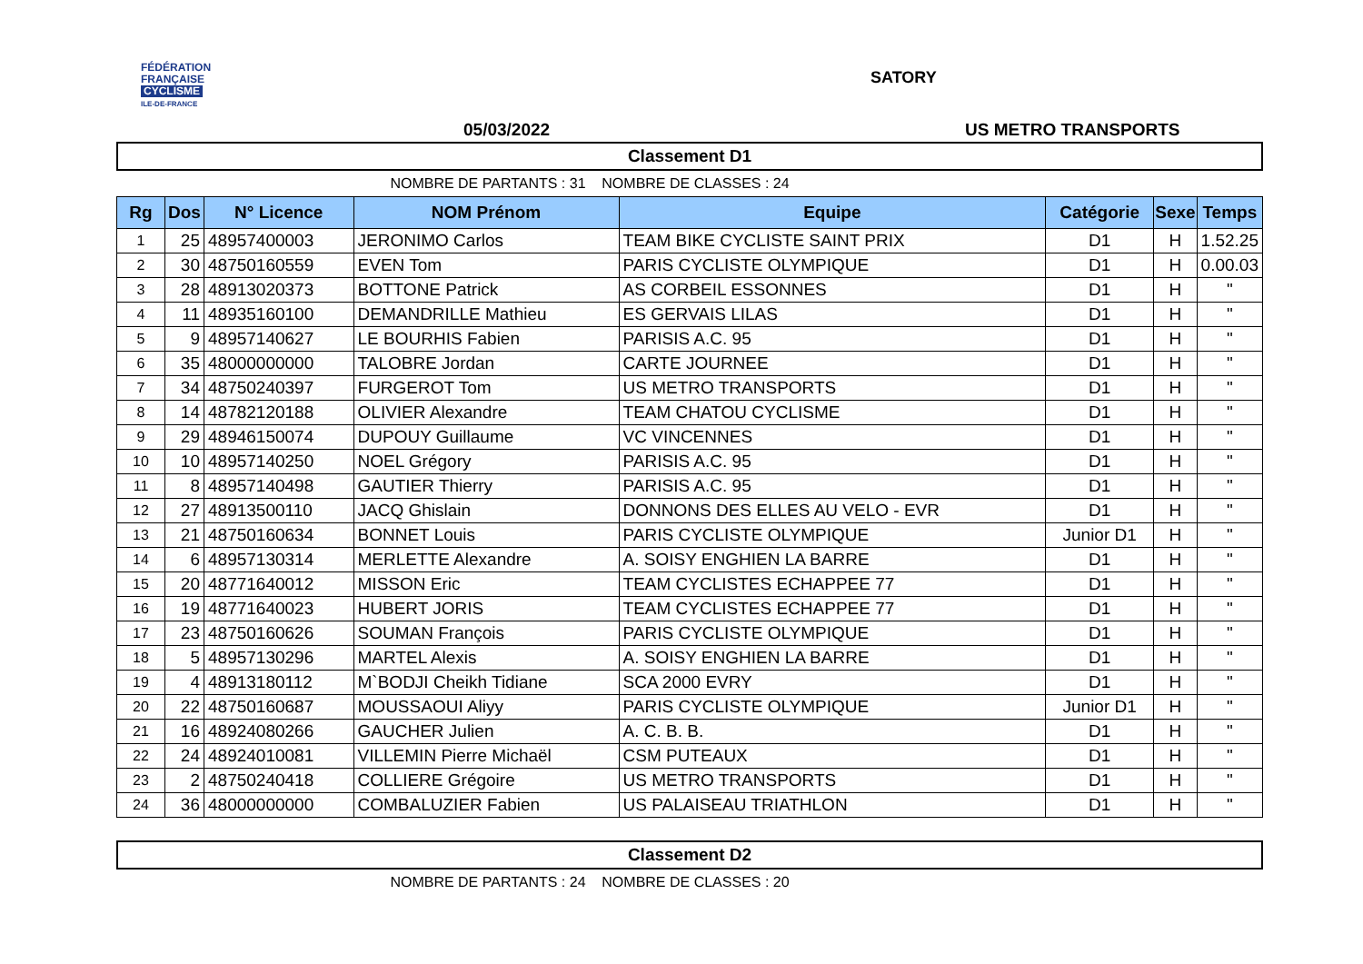FÉDÉRATION
FRANÇAISE
CYCLISME
ILE-DE-FRANCE
SATORY
05/03/2022 US METRO TRANSPORTS
Classement D1
NOMBRE DE PARTANTS : 31 NOMBRE DE CLASSES : 24
| Rg | Dos | N° Licence | NOM Prénom | Equipe | Catégorie | Sexe | Temps |
| --- | --- | --- | --- | --- | --- | --- | --- |
| 1 | 25 | 48957400003 | JERONIMO Carlos | TEAM BIKE CYCLISTE SAINT PRIX | D1 | H | 1.52.25 |
| 2 | 30 | 48750160559 | EVEN Tom | PARIS CYCLISTE OLYMPIQUE | D1 | H | 0.00.03 |
| 3 | 28 | 48913020373 | BOTTONE Patrick | AS CORBEIL ESSONNES | D1 | H | " |
| 4 | 11 | 48935160100 | DEMANDRILLE Mathieu | ES GERVAIS LILAS | D1 | H | " |
| 5 | 9 | 48957140627 | LE BOURHIS Fabien | PARISIS A.C. 95 | D1 | H | " |
| 6 | 35 | 48000000000 | TALOBRE Jordan | CARTE JOURNEE | D1 | H | " |
| 7 | 34 | 48750240397 | FURGEROT Tom | US METRO TRANSPORTS | D1 | H | " |
| 8 | 14 | 48782120188 | OLIVIER Alexandre | TEAM CHATOU CYCLISME | D1 | H | " |
| 9 | 29 | 48946150074 | DUPOUY Guillaume | VC VINCENNES | D1 | H | " |
| 10 | 10 | 48957140250 | NOEL Grégory | PARISIS A.C. 95 | D1 | H | " |
| 11 | 8 | 48957140498 | GAUTIER Thierry | PARISIS A.C. 95 | D1 | H | " |
| 12 | 27 | 48913500110 | JACQ Ghislain | DONNONS DES ELLES AU VELO - EVR | D1 | H | " |
| 13 | 21 | 48750160634 | BONNET Louis | PARIS CYCLISTE OLYMPIQUE | Junior D1 | H | " |
| 14 | 6 | 48957130314 | MERLETTE Alexandre | A. SOISY ENGHIEN LA BARRE | D1 | H | " |
| 15 | 20 | 48771640012 | MISSON Eric | TEAM CYCLISTES ECHAPPEE 77 | D1 | H | " |
| 16 | 19 | 48771640023 | HUBERT JORIS | TEAM CYCLISTES ECHAPPEE 77 | D1 | H | " |
| 17 | 23 | 48750160626 | SOUMAN François | PARIS CYCLISTE OLYMPIQUE | D1 | H | " |
| 18 | 5 | 48957130296 | MARTEL Alexis | A. SOISY ENGHIEN LA BARRE | D1 | H | " |
| 19 | 4 | 48913180112 | M`BODJI Cheikh Tidiane | SCA 2000 EVRY | D1 | H | " |
| 20 | 22 | 48750160687 | MOUSSAOUI Aliyy | PARIS CYCLISTE OLYMPIQUE | Junior D1 | H | " |
| 21 | 16 | 48924080266 | GAUCHER Julien | A. C. B. B. | D1 | H | " |
| 22 | 24 | 48924010081 | VILLEMIN Pierre Michaël | CSM PUTEAUX | D1 | H | " |
| 23 | 2 | 48750240418 | COLLIERE Grégoire | US METRO TRANSPORTS | D1 | H | " |
| 24 | 36 | 48000000000 | COMBALUZIER Fabien | US PALAISEAU TRIATHLON | D1 | H | " |
Classement D2
NOMBRE DE PARTANTS : 24 NOMBRE DE CLASSES : 20